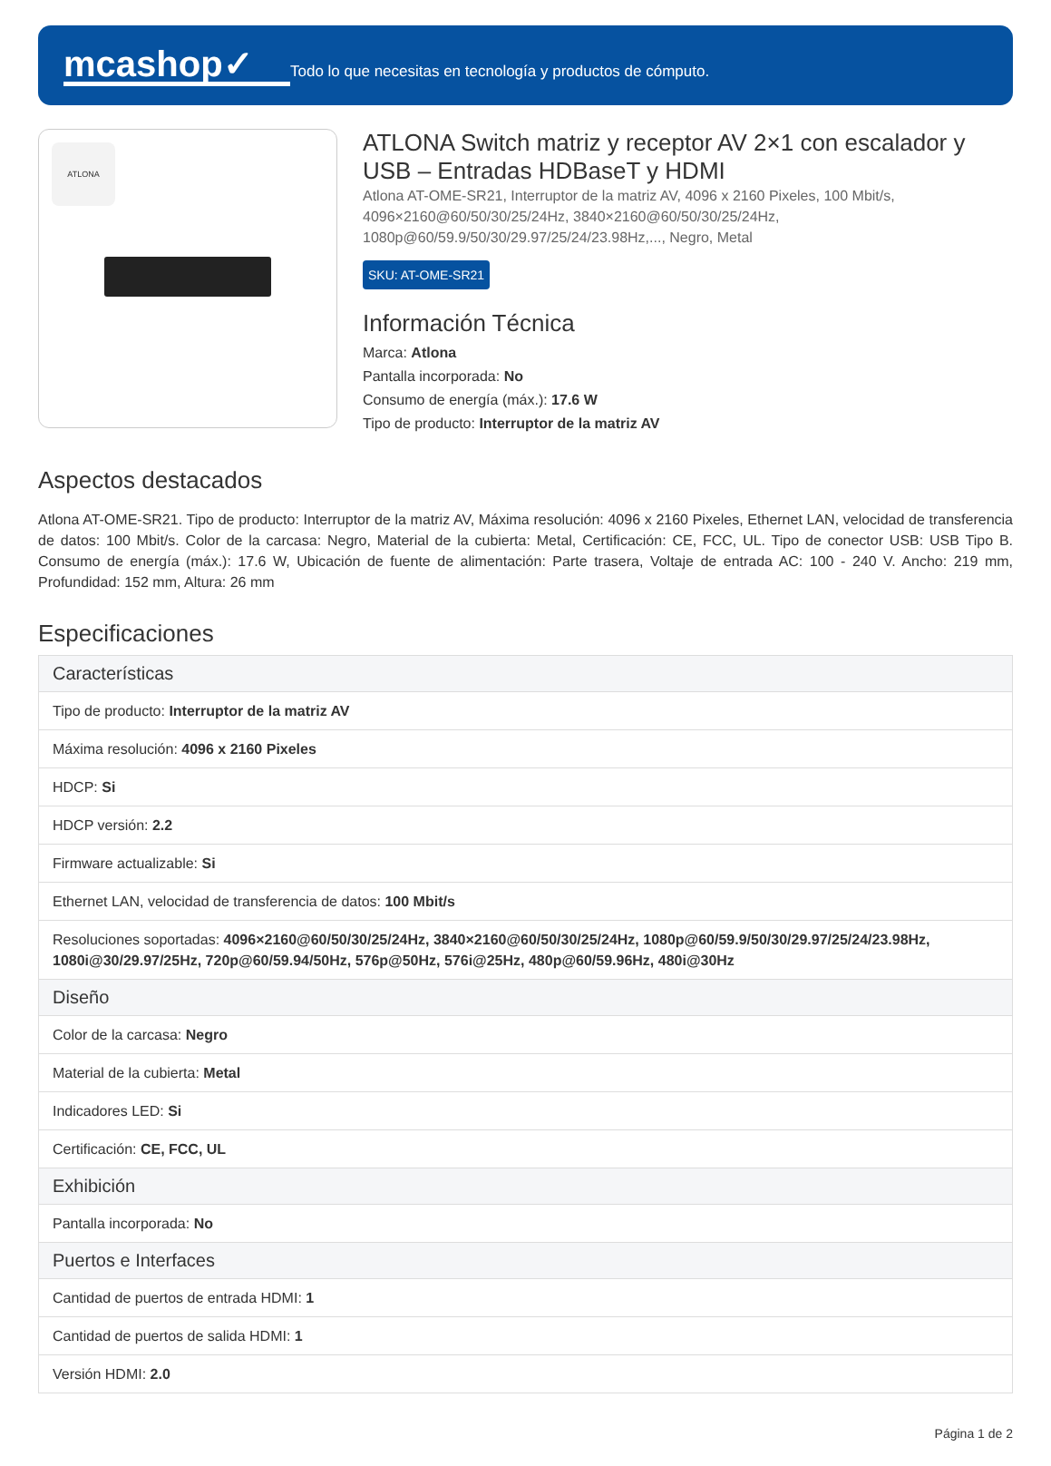mcashop✓
Todo lo que necesitas en tecnología y productos de cómputo.
ATLONA
ATLONA Switch matriz y receptor AV 2×1 con escalador y USB – Entradas HDBaseT y HDMI
Atlona AT-OME-SR21, Interruptor de la matriz AV, 4096 x 2160 Pixeles, 100 Mbit/s, 4096×2160@60/50/30/25/24Hz, 3840×2160@60/50/30/25/24Hz, 1080p@60/59.9/50/30/29.97/25/24/23.98Hz,..., Negro, Metal
SKU: AT-OME-SR21
Información Técnica
Marca: Atlona
Pantalla incorporada: No
Consumo de energía (máx.): 17.6 W
Tipo de producto: Interruptor de la matriz AV
Aspectos destacados
Atlona AT-OME-SR21. Tipo de producto: Interruptor de la matriz AV, Máxima resolución: 4096 x 2160 Pixeles, Ethernet LAN, velocidad de transferencia de datos: 100 Mbit/s. Color de la carcasa: Negro, Material de la cubierta: Metal, Certificación: CE, FCC, UL. Tipo de conector USB: USB Tipo B. Consumo de energía (máx.): 17.6 W, Ubicación de fuente de alimentación: Parte trasera, Voltaje de entrada AC: 100 - 240 V. Ancho: 219 mm, Profundidad: 152 mm, Altura: 26 mm
Especificaciones
| Características |
| --- |
| Tipo de producto: Interruptor de la matriz AV |
| Máxima resolución: 4096 x 2160 Pixeles |
| HDCP: Si |
| HDCP versión: 2.2 |
| Firmware actualizable: Si |
| Ethernet LAN, velocidad de transferencia de datos: 100 Mbit/s |
| Resoluciones soportadas: 4096×2160@60/50/30/25/24Hz, 3840×2160@60/50/30/25/24Hz, 1080p@60/59.9/50/30/29.97/25/24/23.98Hz, 1080i@30/29.97/25Hz, 720p@60/59.94/50Hz, 576p@50Hz, 576i@25Hz, 480p@60/59.96Hz, 480i@30Hz |
| Diseño |
| Color de la carcasa: Negro |
| Material de la cubierta: Metal |
| Indicadores LED: Si |
| Certificación: CE, FCC, UL |
| Exhibición |
| Pantalla incorporada: No |
| Puertos e Interfaces |
| Cantidad de puertos de entrada HDMI: 1 |
| Cantidad de puertos de salida HDMI: 1 |
| Versión HDMI: 2.0 |
Página 1 de 2